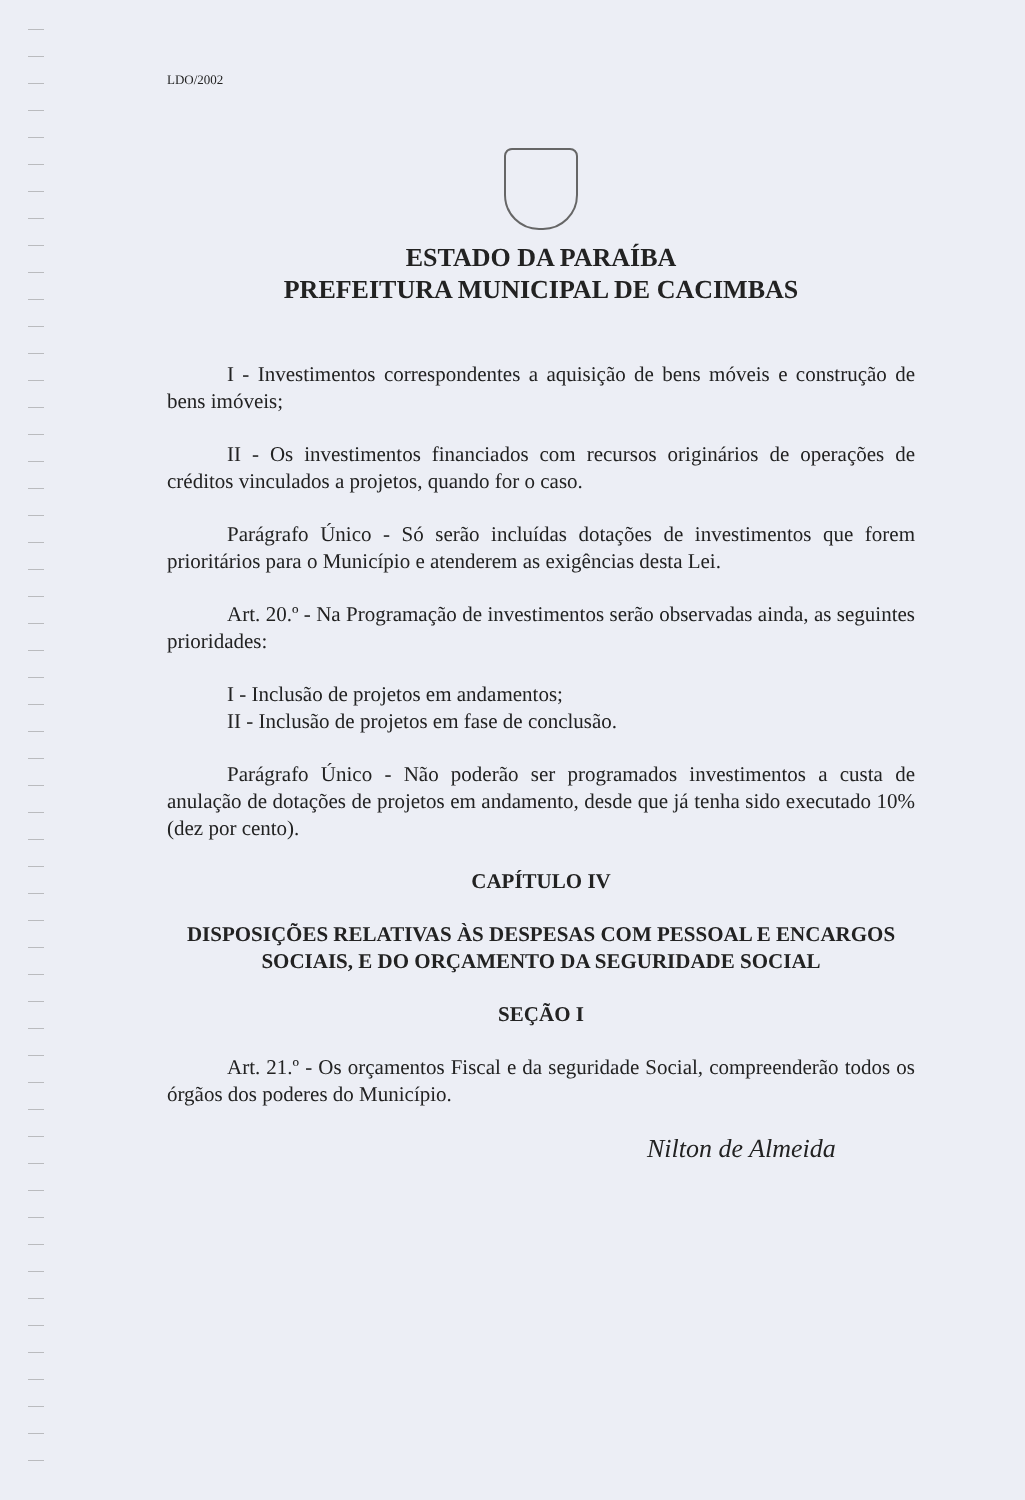LDO/2002
ESTADO DA PARAÍBA
PREFEITURA MUNICIPAL DE CACIMBAS
I - Investimentos correspondentes a aquisição de bens móveis e construção de bens imóveis;
II - Os investimentos financiados com recursos originários de operações de créditos vinculados a projetos, quando for o caso.
Parágrafo Único - Só serão incluídas dotações de investimentos que forem prioritários para o Município e atenderem as exigências desta Lei.
Art. 20.º - Na Programação de investimentos serão observadas ainda, as seguintes prioridades:
I - Inclusão de projetos em andamentos;
II - Inclusão de projetos em fase de conclusão.
Parágrafo Único - Não poderão ser programados investimentos a custa de anulação de dotações de projetos em andamento, desde que já tenha sido executado 10% (dez por cento).
CAPÍTULO IV
DISPOSIÇÕES RELATIVAS ÀS DESPESAS COM PESSOAL E ENCARGOS SOCIAIS, E DO ORÇAMENTO DA SEGURIDADE SOCIAL
SEÇÃO I
Art. 21.º - Os orçamentos Fiscal e da seguridade Social, compreenderão todos os órgãos dos poderes do Município.
Nilton de Almeida